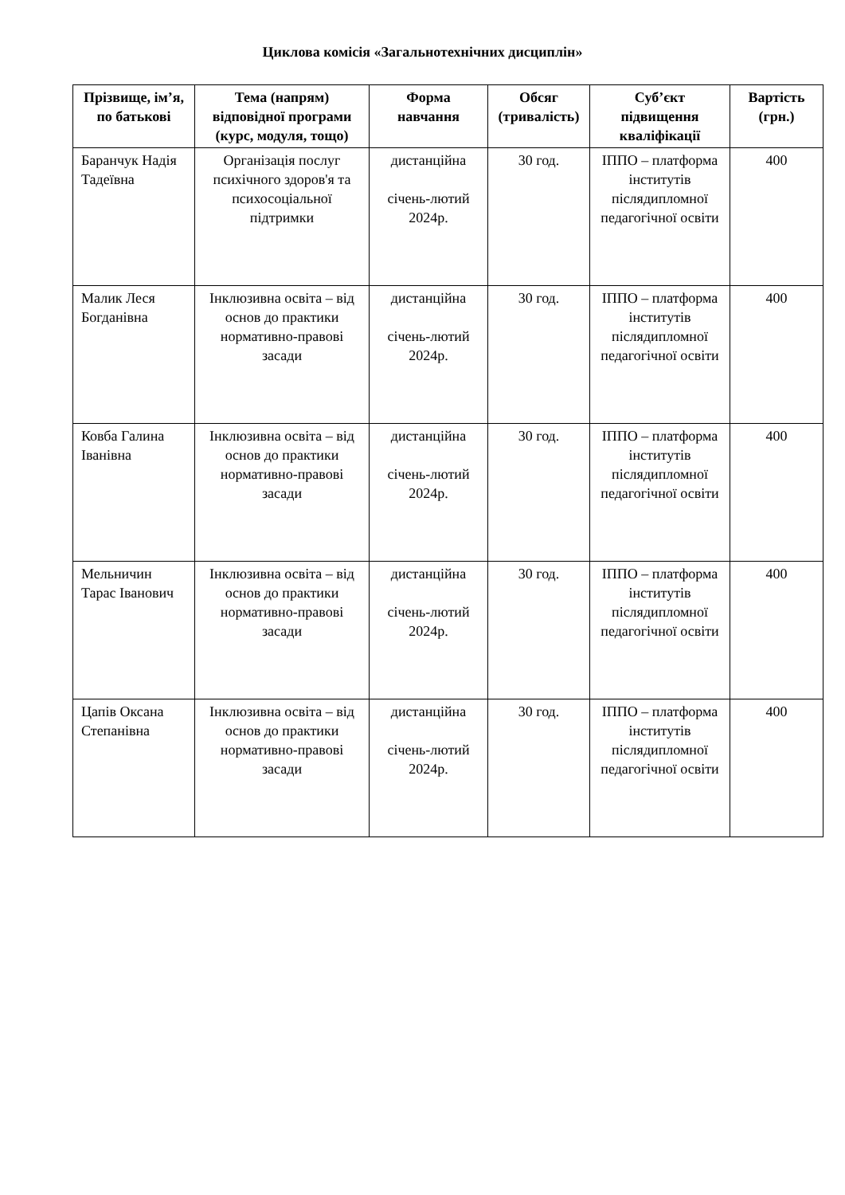Циклова комісія «Загальнотехнічних дисциплін»
| Прізвище, ім’я, по батькові | Тема (напрям) відповідної програми (курс, модуля, тощо) | Форма навчання | Обсяг (тривалість) | Суб’єкт підвищення кваліфікації | Вартість (грн.) |
| --- | --- | --- | --- | --- | --- |
| Баранчук Надія Тадеївна | Організація послуг психічного здоров'я та психосоціальної підтримки | дистанційна січень-лютий 2024р. | 30 год. | ІППО – платформа інститутів післядипломної педагогічної освіти | 400 |
| Малик Леся Богданівна | Інклюзивна освіта – від основ до практики нормативно-правові засади | дистанційна січень-лютий 2024р. | 30 год. | ІППО – платформа інститутів післядипломної педагогічної освіти | 400 |
| Ковба Галина Іванівна | Інклюзивна освіта – від основ до практики нормативно-правові засади | дистанційна січень-лютий 2024р. | 30 год. | ІППО – платформа інститутів післядипломної педагогічної освіти | 400 |
| Мельничин Тарас Іванович | Інклюзивна освіта – від основ до практики нормативно-правові засади | дистанційна січень-лютий 2024р. | 30 год. | ІППО – платформа інститутів післядипломної педагогічної освіти | 400 |
| Цапів Оксана Степанівна | Інклюзивна освіта – від основ до практики нормативно-правові засади | дистанційна січень-лютий 2024р. | 30 год. | ІППО – платформа інститутів післядипломної педагогічної освіти | 400 |